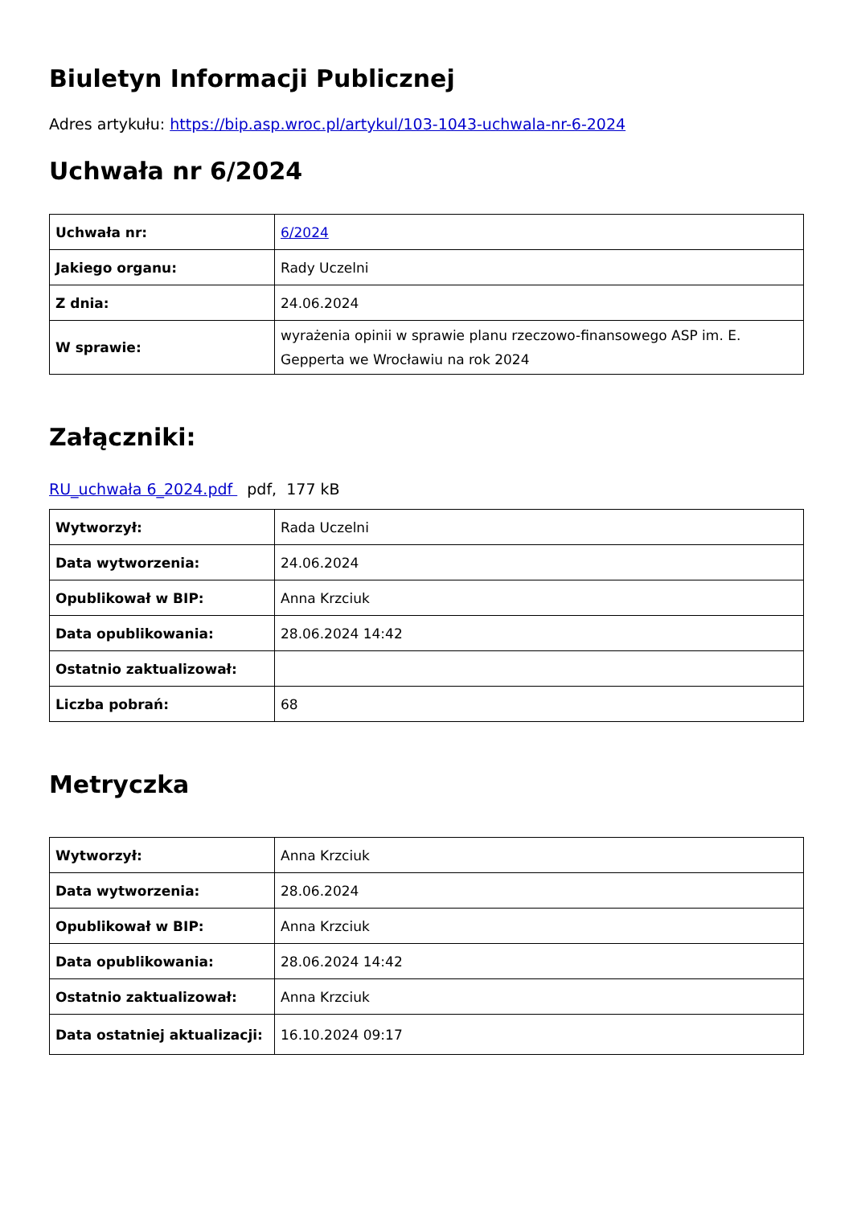Biuletyn Informacji Publicznej
Adres artykułu: https://bip.asp.wroc.pl/artykul/103-1043-uchwala-nr-6-2024
Uchwała nr 6/2024
| Uchwała nr: | 6/2024 |
| Jakiego organu: | Rady Uczelni |
| Z dnia: | 24.06.2024 |
| W sprawie: | wyrażenia opinii w sprawie planu rzeczowo-finansowego ASP im. E. Gepperta we Wrocławiu na rok 2024 |
Załączniki:
RU_uchwała 6_2024.pdf pdf, 177 kB
| Wytworzył: | Rada Uczelni |
| Data wytworzenia: | 24.06.2024 |
| Opublikował w BIP: | Anna Krzciuk |
| Data opublikowania: | 28.06.2024 14:42 |
| Ostatnio zaktualizował: | |
| Liczba pobrań: | 68 |
Metryczka
| Wytworzył: | Anna Krzciuk |
| Data wytworzenia: | 28.06.2024 |
| Opublikował w BIP: | Anna Krzciuk |
| Data opublikowania: | 28.06.2024 14:42 |
| Ostatnio zaktualizował: | Anna Krzciuk |
| Data ostatniej aktualizacji: | 16.10.2024 09:17 |